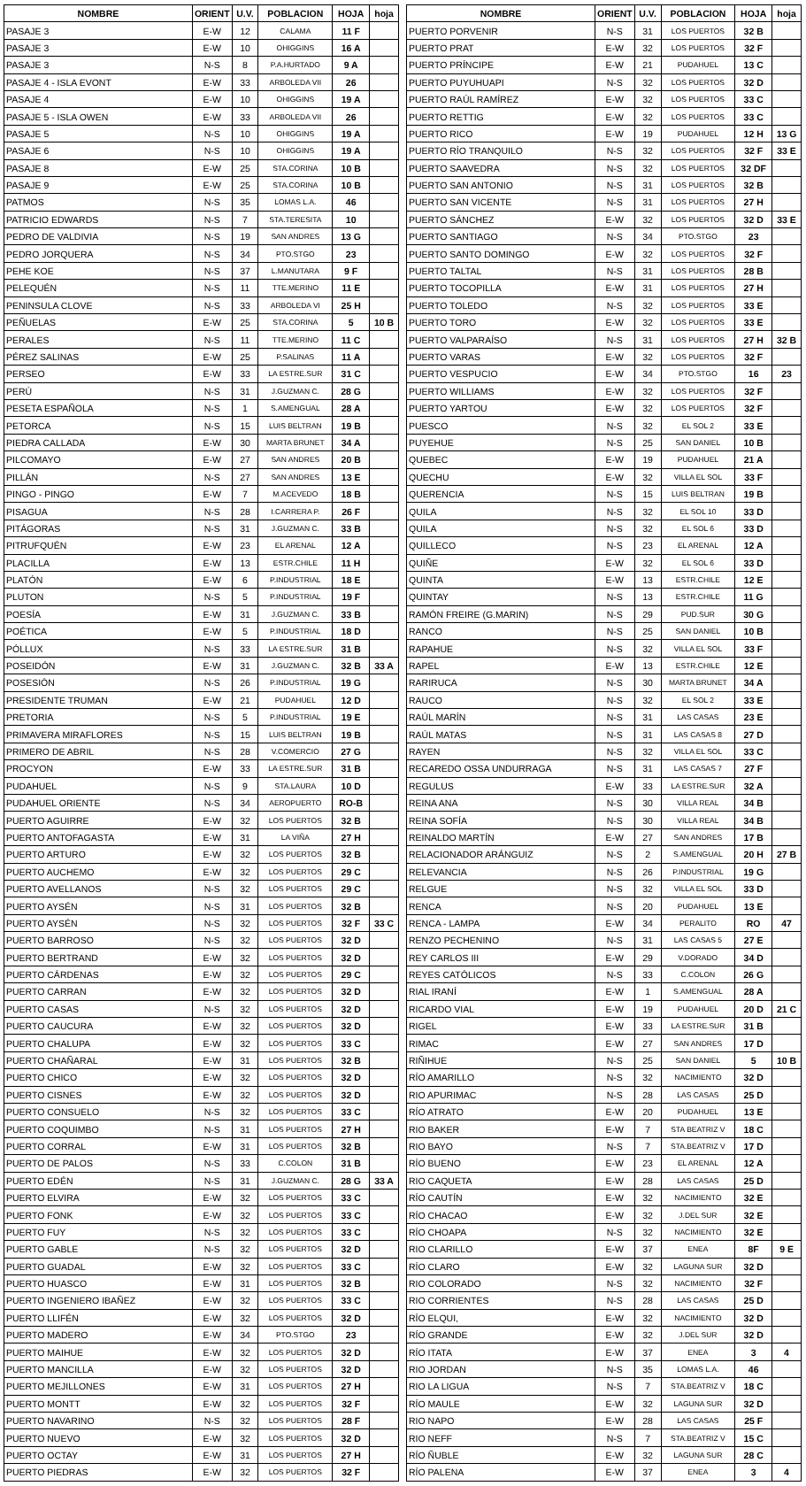| NOMBRE | ORIENT | U.V. | POBLACION | HOJA | hoja |
| --- | --- | --- | --- | --- | --- |
| PASAJE 3 | E-W | 12 | CALAMA | 11 F | |
| PASAJE 3 | E-W | 10 | OHIGGINS | 16 A | |
| PASAJE 3 | N-S | 8 | P.A.HURTADO | 9 A | |
| PASAJE 4 - ISLA EVONT | E-W | 33 | ARBOLEDA VII | 26 | |
| PASAJE 4 | E-W | 10 | OHIGGINS | 19 A | |
| PASAJE 5 - ISLA OWEN | E-W | 33 | ARBOLEDA VII | 26 | |
| PASAJE 5 | N-S | 10 | OHIGGINS | 19 A | |
| PASAJE 6 | N-S | 10 | OHIGGINS | 19 A | |
| PASAJE 8 | E-W | 25 | STA.CORINA | 10 B | |
| PASAJE 9 | E-W | 25 | STA.CORINA | 10 B | |
| PATMOS | N-S | 35 | LOMAS L.A. | 46 | |
| PATRICIO EDWARDS | N-S | 7 | STA.TERESITA | 10 | |
| PEDRO DE VALDIVIA | N-S | 19 | SAN ANDRES | 13 G | |
| PEDRO JORQUERA | N-S | 34 | PTO.STGO | 23 | |
| PEHE KOE | N-S | 37 | L.MANUTARA | 9 F | |
| PELEQUÉN | N-S | 11 | TTE.MERINO | 11 E | |
| PENINSULA CLOVE | N-S | 33 | ARBOLEDA VI | 25 H | |
| PEÑUELAS | E-W | 25 | STA.CORINA | 5 | 10 B |
| PERALES | N-S | 11 | TTE.MERINO | 11 C | |
| PÉREZ SALINAS | E-W | 25 | P.SALINAS | 11 A | |
| PERSEO | E-W | 33 | LA ESTRE.SUR | 31 C | |
| PERÚ | N-S | 31 | J.GUZMAN C. | 28 G | |
| PESETA ESPAÑOLA | N-S | 1 | S.AMENGUAL | 28 A | |
| PETORCA | N-S | 15 | LUIS BELTRAN | 19 B | |
| PIEDRA CALLADA | E-W | 30 | MARTA BRUNET | 34 A | |
| PILCOMAYO | E-W | 27 | SAN ANDRES | 20 B | |
| PILLÁN | N-S | 27 | SAN ANDRES | 13 E | |
| PINGO - PINGO | E-W | 7 | M.ACEVEDO | 18 B | |
| PISAGUA | N-S | 28 | I.CARRERA P. | 26 F | |
| PITÁGORAS | N-S | 31 | J.GUZMAN C. | 33 B | |
| PITRUFQUÉN | E-W | 23 | EL ARENAL | 12 A | |
| PLACILLA | E-W | 13 | ESTR.CHILE | 11 H | |
| PLATÓN | E-W | 6 | P.INDUSTRIAL | 18 E | |
| PLUTON | N-S | 5 | P.INDUSTRIAL | 19 F | |
| POESÍA | E-W | 31 | J.GUZMAN C. | 33 B | |
| POÉTICA | E-W | 5 | P.INDUSTRIAL | 18 D | |
| PÓLLUX | N-S | 33 | LA ESTRE.SUR | 31 B | |
| POSEIDÓN | E-W | 31 | J.GUZMAN C. | 32 B | 33 A |
| POSESIÓN | N-S | 26 | P.INDUSTRIAL | 19 G | |
| PRESIDENTE TRUMAN | E-W | 21 | PUDAHUEL | 12 D | |
| PRETORIA | N-S | 5 | P.INDUSTRIAL | 19 E | |
| PRIMAVERA MIRAFLORES | N-S | 15 | LUIS BELTRAN | 19 B | |
| PRIMERO DE ABRIL | N-S | 28 | V.COMERCIO | 27 G | |
| PROCYON | E-W | 33 | LA ESTRE.SUR | 31 B | |
| PUDAHUEL | N-S | 9 | STA.LAURA | 10 D | |
| PUDAHUEL ORIENTE | N-S | 34 | AEROPUERTO | RO-B | |
| PUERTO AGUIRRE | E-W | 32 | LOS PUERTOS | 32 B | |
| PUERTO ANTOFAGASTA | E-W | 31 | LA VIÑA | 27 H | |
| PUERTO ARTURO | E-W | 32 | LOS PUERTOS | 32 B | |
| PUERTO AUCHEMO | E-W | 32 | LOS PUERTOS | 29 C | |
| PUERTO AVELLANOS | N-S | 32 | LOS PUERTOS | 29 C | |
| PUERTO AYSÉN | N-S | 31 | LOS PUERTOS | 32 B | |
| PUERTO AYSÉN | N-S | 32 | LOS PUERTOS | 32 F | 33 C |
| PUERTO BARROSO | N-S | 32 | LOS PUERTOS | 32 D | |
| PUERTO BERTRAND | E-W | 32 | LOS PUERTOS | 32 D | |
| PUERTO CÁRDENAS | E-W | 32 | LOS PUERTOS | 29 C | |
| PUERTO CARRAN | E-W | 32 | LOS PUERTOS | 32 D | |
| PUERTO CASAS | N-S | 32 | LOS PUERTOS | 32 D | |
| PUERTO CAUCURA | E-W | 32 | LOS PUERTOS | 32 D | |
| PUERTO CHALUPA | E-W | 32 | LOS PUERTOS | 33 C | |
| PUERTO CHAÑARAL | E-W | 31 | LOS PUERTOS | 32 B | |
| PUERTO CHICO | E-W | 32 | LOS PUERTOS | 32 D | |
| PUERTO CISNES | E-W | 32 | LOS PUERTOS | 32 D | |
| PUERTO CONSUELO | N-S | 32 | LOS PUERTOS | 33 C | |
| PUERTO COQUIMBO | N-S | 31 | LOS PUERTOS | 27 H | |
| PUERTO CORRAL | E-W | 31 | LOS PUERTOS | 32 B | |
| PUERTO DE PALOS | N-S | 33 | C.COLON | 31 B | |
| PUERTO EDÉN | N-S | 31 | J.GUZMAN C. | 28 G | 33 A |
| PUERTO ELVIRA | E-W | 32 | LOS PUERTOS | 33 C | |
| PUERTO FONK | E-W | 32 | LOS PUERTOS | 33 C | |
| PUERTO FUY | N-S | 32 | LOS PUERTOS | 33 C | |
| PUERTO GABLE | N-S | 32 | LOS PUERTOS | 32 D | |
| PUERTO GUADAL | E-W | 32 | LOS PUERTOS | 33 C | |
| PUERTO HUASCO | E-W | 31 | LOS PUERTOS | 32 B | |
| PUERTO INGENIERO IBAÑEZ | E-W | 32 | LOS PUERTOS | 33 C | |
| PUERTO LLIFÉN | E-W | 32 | LOS PUERTOS | 32 D | |
| PUERTO MADERO | E-W | 34 | PTO.STGO | 23 | |
| PUERTO MAIHUE | E-W | 32 | LOS PUERTOS | 32 D | |
| PUERTO MANCILLA | E-W | 32 | LOS PUERTOS | 32 D | |
| PUERTO MEJILLONES | E-W | 31 | LOS PUERTOS | 27 H | |
| PUERTO MONTT | E-W | 32 | LOS PUERTOS | 32 F | |
| PUERTO NAVARINO | N-S | 32 | LOS PUERTOS | 28 F | |
| PUERTO NUEVO | E-W | 32 | LOS PUERTOS | 32 D | |
| PUERTO OCTAY | E-W | 31 | LOS PUERTOS | 27 H | |
| PUERTO PIEDRAS | E-W | 32 | LOS PUERTOS | 32 F | |
| NOMBRE | ORIENT | U.V. | POBLACION | HOJA | hoja |
| --- | --- | --- | --- | --- | --- |
| PUERTO PORVENIR | N-S | 31 | LOS PUERTOS | 32 B | |
| PUERTO PRAT | E-W | 32 | LOS PUERTOS | 32 F | |
| PUERTO PRÍNCIPE | E-W | 21 | PUDAHUEL | 13 C | |
| PUERTO PUYUHUAPI | N-S | 32 | LOS PUERTOS | 32 D | |
| PUERTO RAÚL RAMÍREZ | E-W | 32 | LOS PUERTOS | 33 C | |
| PUERTO RETTIG | E-W | 32 | LOS PUERTOS | 33 C | |
| PUERTO RICO | E-W | 19 | PUDAHUEL | 12 H | 13 G |
| PUERTO RÍO TRANQUILO | N-S | 32 | LOS PUERTOS | 32 F | 33 E |
| PUERTO SAAVEDRA | N-S | 32 | LOS PUERTOS | 32 DF | |
| PUERTO SAN ANTONIO | N-S | 31 | LOS PUERTOS | 32 B | |
| PUERTO SAN VICENTE | N-S | 31 | LOS PUERTOS | 27 H | |
| PUERTO SÁNCHEZ | E-W | 32 | LOS PUERTOS | 32 D | 33 E |
| PUERTO SANTIAGO | N-S | 34 | PTO.STGO | 23 | |
| PUERTO SANTO DOMINGO | E-W | 32 | LOS PUERTOS | 32 F | |
| PUERTO TALTAL | N-S | 31 | LOS PUERTOS | 28 B | |
| PUERTO TOCOPILLA | E-W | 31 | LOS PUERTOS | 27 H | |
| PUERTO TOLEDO | N-S | 32 | LOS PUERTOS | 33 E | |
| PUERTO TORO | E-W | 32 | LOS PUERTOS | 33 E | |
| PUERTO VALPARAÍSO | N-S | 31 | LOS PUERTOS | 27 H | 32 B |
| PUERTO VARAS | E-W | 32 | LOS PUERTOS | 32 F | |
| PUERTO VESPUCIO | E-W | 34 | PTO.STGO | 16 | 23 |
| PUERTO WILLIAMS | E-W | 32 | LOS PUERTOS | 32 F | |
| PUERTO YARTOU | E-W | 32 | LOS PUERTOS | 32 F | |
| PUESCO | N-S | 32 | EL SOL 2 | 33 E | |
| PUYEHUE | N-S | 25 | SAN DANIEL | 10 B | |
| QUEBEC | E-W | 19 | PUDAHUEL | 21 A | |
| QUECHU | E-W | 32 | VILLA EL SOL | 33 F | |
| QUERENCIA | N-S | 15 | LUIS BELTRAN | 19 B | |
| QUILA | N-S | 32 | EL SOL 10 | 33 D | |
| QUILA | N-S | 32 | EL SOL 6 | 33 D | |
| QUILLECO | N-S | 23 | EL ARENAL | 12 A | |
| QUIÑE | E-W | 32 | EL SOL 6 | 33 D | |
| QUINTA | E-W | 13 | ESTR.CHILE | 12 E | |
| QUINTAY | N-S | 13 | ESTR.CHILE | 11 G | |
| RAMÓN FREIRE (G.MARIN) | N-S | 29 | PUD.SUR | 30 G | |
| RANCO | N-S | 25 | SAN DANIEL | 10 B | |
| RAPAHUE | N-S | 32 | VILLA EL SOL | 33 F | |
| RAPEL | E-W | 13 | ESTR.CHILE | 12 E | |
| RARIRUCA | N-S | 30 | MARTA BRUNET | 34 A | |
| RAUCO | N-S | 32 | EL SOL 2 | 33 E | |
| RAÚL MARÍN | N-S | 31 | LAS CASAS | 23 E | |
| RAÚL MATAS | N-S | 31 | LAS CASAS 8 | 27 D | |
| RAYEN | N-S | 32 | VILLA EL SOL | 33 C | |
| RECAREDO OSSA UNDURRAGA | N-S | 31 | LAS CASAS 7 | 27 F | |
| REGULUS | E-W | 33 | LA ESTRE.SUR | 32 A | |
| REINA ANA | N-S | 30 | VILLA REAL | 34 B | |
| REINA SOFÍA | N-S | 30 | VILLA REAL | 34 B | |
| REINALDO MARTÍN | E-W | 27 | SAN ANDRES | 17 B | |
| RELACIONADOR ARÁNGUIZ | N-S | 2 | S.AMENGUAL | 20 H | 27 B |
| RELEVANCIA | N-S | 26 | P.INDUSTRIAL | 19 G | |
| RELGUE | N-S | 32 | VILLA EL SOL | 33 D | |
| RENCA | N-S | 20 | PUDAHUEL | 13 E | |
| RENCA - LAMPA | E-W | 34 | PERALITO | RO | 47 |
| RENZO PECHENINO | N-S | 31 | LAS CASAS 5 | 27 E | |
| REY CARLOS III | E-W | 29 | V.DORADO | 34 D | |
| REYES CATÓLICOS | N-S | 33 | C.COLON | 26 G | |
| RIAL IRANÍ | E-W | 1 | S.AMENGUAL | 28 A | |
| RICARDO VIAL | E-W | 19 | PUDAHUEL | 20 D | 21 C |
| RIGEL | E-W | 33 | LA ESTRE.SUR | 31 B | |
| RIMAC | E-W | 27 | SAN ANDRES | 17 D | |
| RIÑIHUE | N-S | 25 | SAN DANIEL | 5 | 10 B |
| RÍO AMARILLO | N-S | 32 | NACIMIENTO | 32 D | |
| RIO APURIMAC | N-S | 28 | LAS CASAS | 25 D | |
| RÍO ATRATO | E-W | 20 | PUDAHUEL | 13 E | |
| RIO BAKER | E-W | 7 | STA BEATRIZ V | 18 C | |
| RIO BAYO | N-S | 7 | STA.BEATRIZ V | 17 D | |
| RÍO BUENO | E-W | 23 | EL ARENAL | 12 A | |
| RIO CAQUETA | E-W | 28 | LAS CASAS | 25 D | |
| RÍO CAUTÍN | E-W | 32 | NACIMIENTO | 32 E | |
| RÍO CHACAO | E-W | 32 | J.DEL SUR | 32 E | |
| RÍO CHOAPA | N-S | 32 | NACIMIENTO | 32 E | |
| RIO CLARILLO | E-W | 37 | ENEA | 8F | 9 E |
| RÍO CLARO | E-W | 32 | LAGUNA SUR | 32 D | |
| RIO COLORADO | N-S | 32 | NACIMIENTO | 32 F | |
| RIO CORRIENTES | N-S | 28 | LAS CASAS | 25 D | |
| RÍO ELQUI, | E-W | 32 | NACIMIENTO | 32 D | |
| RÍO GRANDE | E-W | 32 | J.DEL SUR | 32 D | |
| RÍO ITATA | E-W | 37 | ENEA | 3 | 4 |
| RIO JORDAN | N-S | 35 | LOMAS L.A. | 46 | |
| RIO LA LIGUA | N-S | 7 | STA.BEATRIZ V | 18 C | |
| RÍO MAULE | E-W | 32 | LAGUNA SUR | 32 D | |
| RIO NAPO | E-W | 28 | LAS CASAS | 25 F | |
| RIO NEFF | N-S | 7 | STA.BEATRIZ V | 15 C | |
| RÍO ÑUBLE | E-W | 32 | LAGUNA SUR | 28 C | |
| RÍO PALENA | E-W | 37 | ENEA | 3 | 4 |